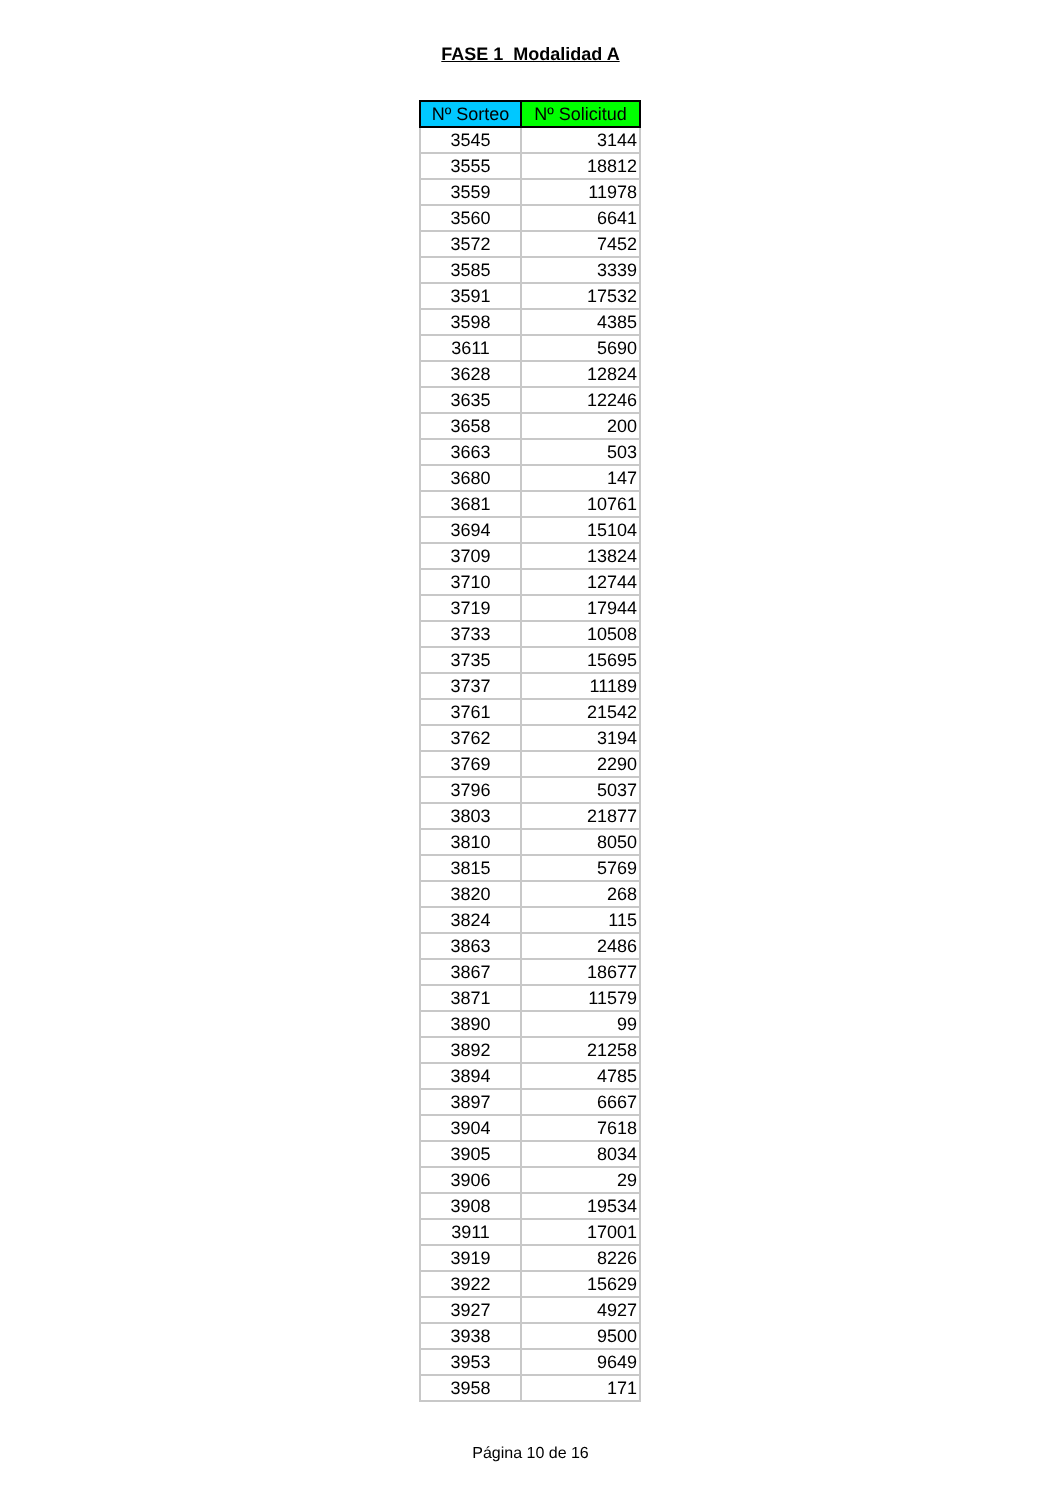FASE 1 Modalidad A
| Nº Sorteo | Nº Solicitud |
| --- | --- |
| 3545 | 3144 |
| 3555 | 18812 |
| 3559 | 11978 |
| 3560 | 6641 |
| 3572 | 7452 |
| 3585 | 3339 |
| 3591 | 17532 |
| 3598 | 4385 |
| 3611 | 5690 |
| 3628 | 12824 |
| 3635 | 12246 |
| 3658 | 200 |
| 3663 | 503 |
| 3680 | 147 |
| 3681 | 10761 |
| 3694 | 15104 |
| 3709 | 13824 |
| 3710 | 12744 |
| 3719 | 17944 |
| 3733 | 10508 |
| 3735 | 15695 |
| 3737 | 11189 |
| 3761 | 21542 |
| 3762 | 3194 |
| 3769 | 2290 |
| 3796 | 5037 |
| 3803 | 21877 |
| 3810 | 8050 |
| 3815 | 5769 |
| 3820 | 268 |
| 3824 | 115 |
| 3863 | 2486 |
| 3867 | 18677 |
| 3871 | 11579 |
| 3890 | 99 |
| 3892 | 21258 |
| 3894 | 4785 |
| 3897 | 6667 |
| 3904 | 7618 |
| 3905 | 8034 |
| 3906 | 29 |
| 3908 | 19534 |
| 3911 | 17001 |
| 3919 | 8226 |
| 3922 | 15629 |
| 3927 | 4927 |
| 3938 | 9500 |
| 3953 | 9649 |
| 3958 | 171 |
Página 10 de 16